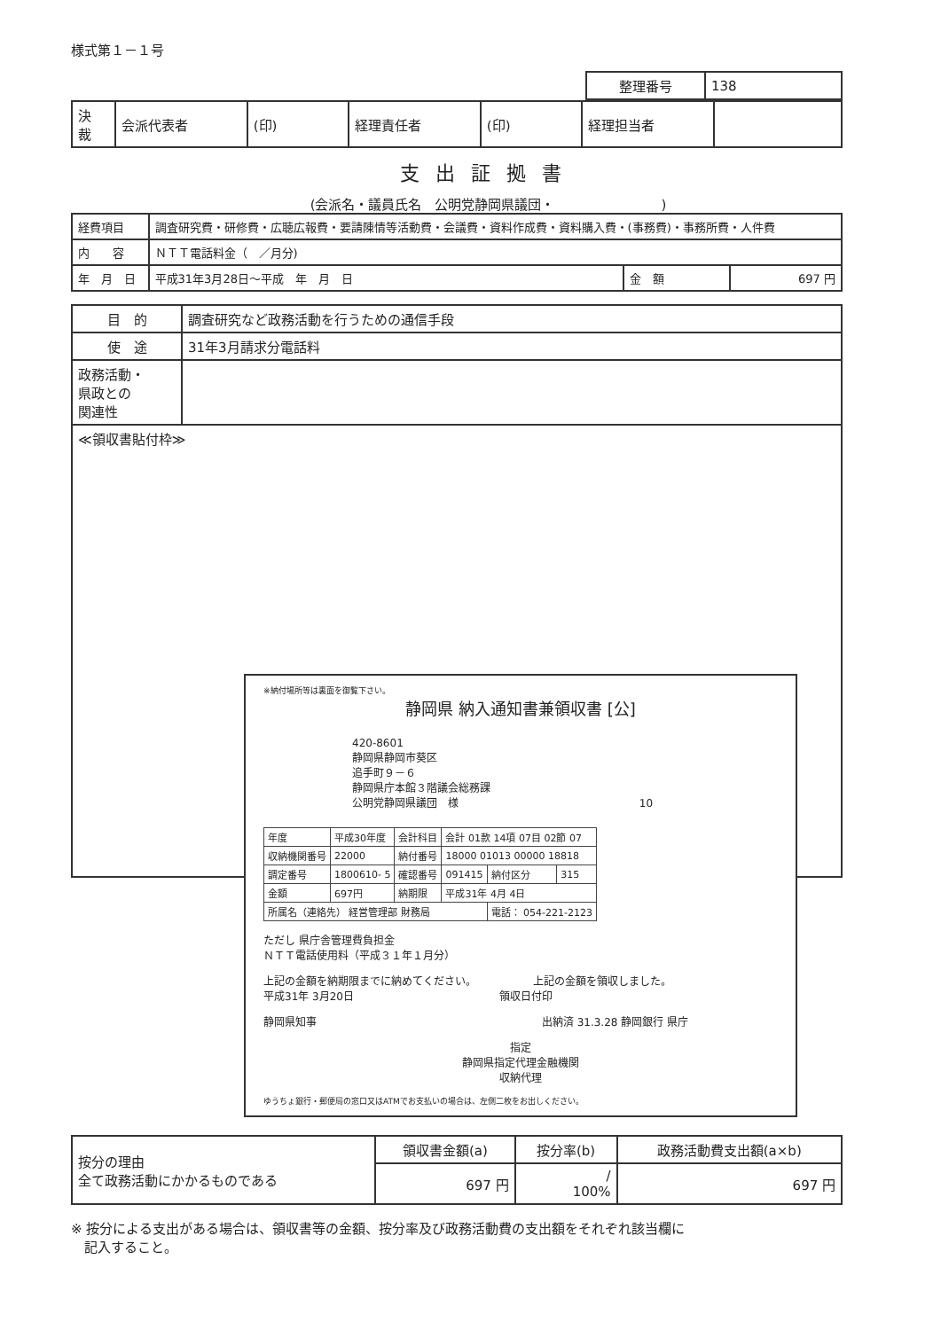様式第１－１号
| 整理番号 | 138 |
| 決 裁 | 会派代表者 | (印) | 経理責任者 | (印) | 経理担当者 | |
支出証拠書
(会派名・議員氏名　公明党静岡県議団・　　　　　　　　)
| 経費項目 | 調査研究費・研修費・広聴広報費・要請陳情等活動費・会議費・資料作成費・資料購入費・(事務費)・事務所費・人件費 | | |
| 内 容 | ＮＴＴ電話料金（ ／月分) | | |
| 年 月 日 | 平成31年3月28日～平成 年 月 日 | 金 額 | 697 円 |
| 目 的 | 調査研究など政務活動を行うための通信手段 |
| 使 途 | 31年3月請求分電話料 |
| 政務活動・ 県政との 関連性 | |
| ≪領収書貼付枠≫ | |
※納付場所等は裏面を御覧下さい。
静岡県 納入通知書兼領収書 [公]
420-8601
静岡県静岡市葵区
追手町９－６
静岡県庁本館３階議会総務課
公明党静岡県議団　様 10
| 年度 | 平成30年度 | 会計科目 | 会計 01款 14項 07目 02節 07 | | |
| 収納機関番号 | 22000 | 納付番号 | 18000 01013 00000 18818 | | |
| 調定番号 | 1800610- 5 | 確認番号 | 091415 | 納付区分 | 315 |
| 金額 | 697円 | 納期限 | 平成31年 4月 4日 | | |
| 所属名（連絡先） 経営管理部 財務局 | | | | 電話： 054-221-2123 | |
ただし 県庁舎管理費負担金
ＮＴＴ電話使用料（平成３１年１月分）
上記の金額を納期限までに納めてください。 上記の金額を領収しました。
平成31年 3月20日 領収日付印
静岡県知事 出納済 31.3.28 静岡銀行 県庁
指定
静岡県指定代理金融機関
収納代理
ゆうちょ銀行・郵便局の窓口又はATMでお支払いの場合は、左側二枚をお出しください。
| 按分の理由 全て政務活動にかかるものである | 領収書金額(a) | 按分率(b) | 政務活動費支出額(a×b) |
| --- | --- | --- | --- |
| | 697 円 | / 100% | 697 円 |
※ 按分による支出がある場合は、領収書等の金額、按分率及び政務活動費の支出額をそれぞれ該当欄に
　記入すること。